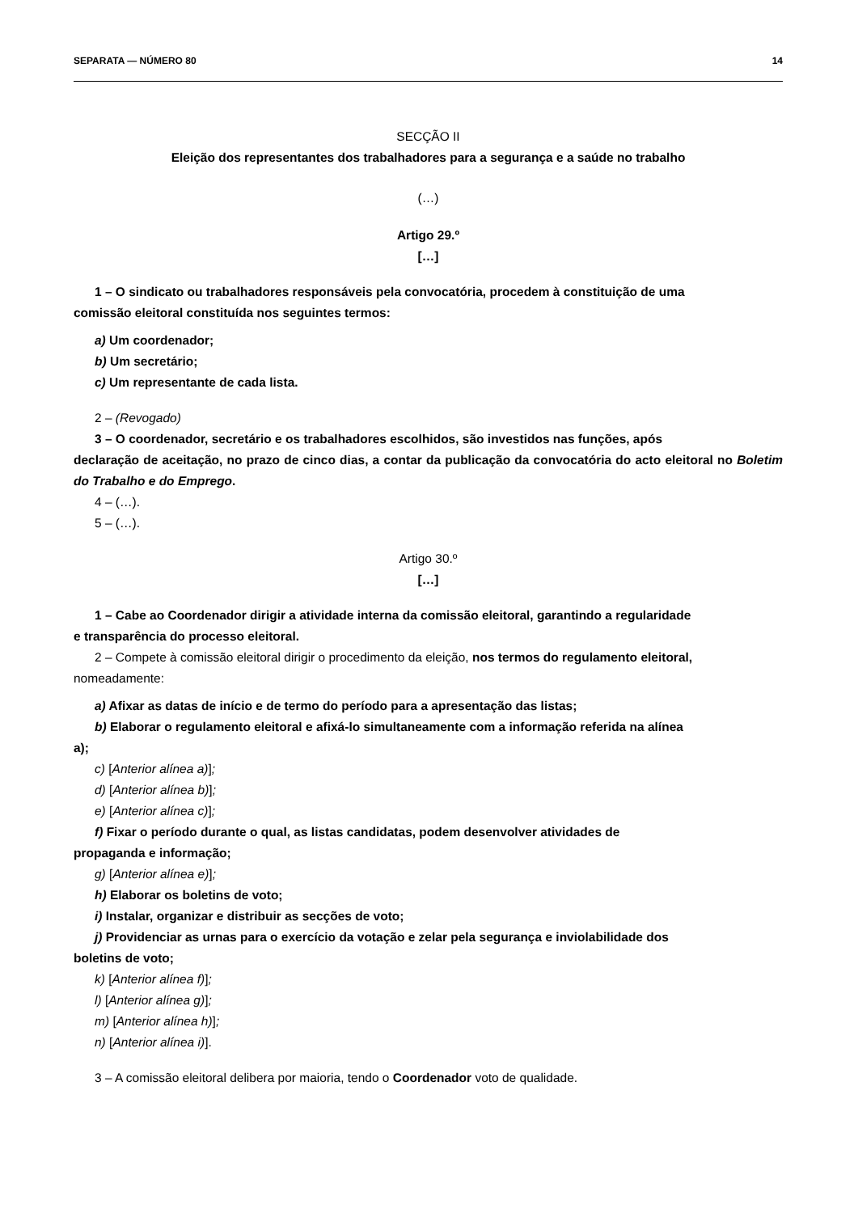SEPARATA — NÚMERO 80 14
SECÇÃO II
Eleição dos representantes dos trabalhadores para a segurança e a saúde no trabalho
(…)
Artigo 29.º
[…]
1 – O sindicato ou trabalhadores responsáveis pela convocatória, procedem à constituição de uma
comissão eleitoral constituída nos seguintes termos:
a) Um coordenador;
b) Um secretário;
c) Um representante de cada lista.
2 – (Revogado)
3 – O coordenador, secretário e os trabalhadores escolhidos, são investidos nas funções, após
declaração de aceitação, no prazo de cinco dias, a contar da publicação da convocatória do acto eleitoral no Boletim do Trabalho e do Emprego.
4 – (…).
5 – (…).
Artigo 30.º
[…]
1 – Cabe ao Coordenador dirigir a atividade interna da comissão eleitoral, garantindo a regularidade
e transparência do processo eleitoral.
2 – Compete à comissão eleitoral dirigir o procedimento da eleição, nos termos do regulamento eleitoral,
nomeadamente:
a) Afixar as datas de início e de termo do período para a apresentação das listas;
b) Elaborar o regulamento eleitoral e afixá-lo simultaneamente com a informação referida na alínea
a);
c) [Anterior alínea a)];
d) [Anterior alínea b)];
e) [Anterior alínea c)];
f) Fixar o período durante o qual, as listas candidatas, podem desenvolver atividades de
propaganda e informação;
g) [Anterior alínea e)];
h) Elaborar os boletins de voto;
i) Instalar, organizar e distribuir as secções de voto;
j) Providenciar as urnas para o exercício da votação e zelar pela segurança e inviolabilidade dos
boletins de voto;
k) [Anterior alínea f)];
l) [Anterior alínea g)];
m) [Anterior alínea h)];
n) [Anterior alínea i)].
3 – A comissão eleitoral delibera por maioria, tendo o Coordenador voto de qualidade.